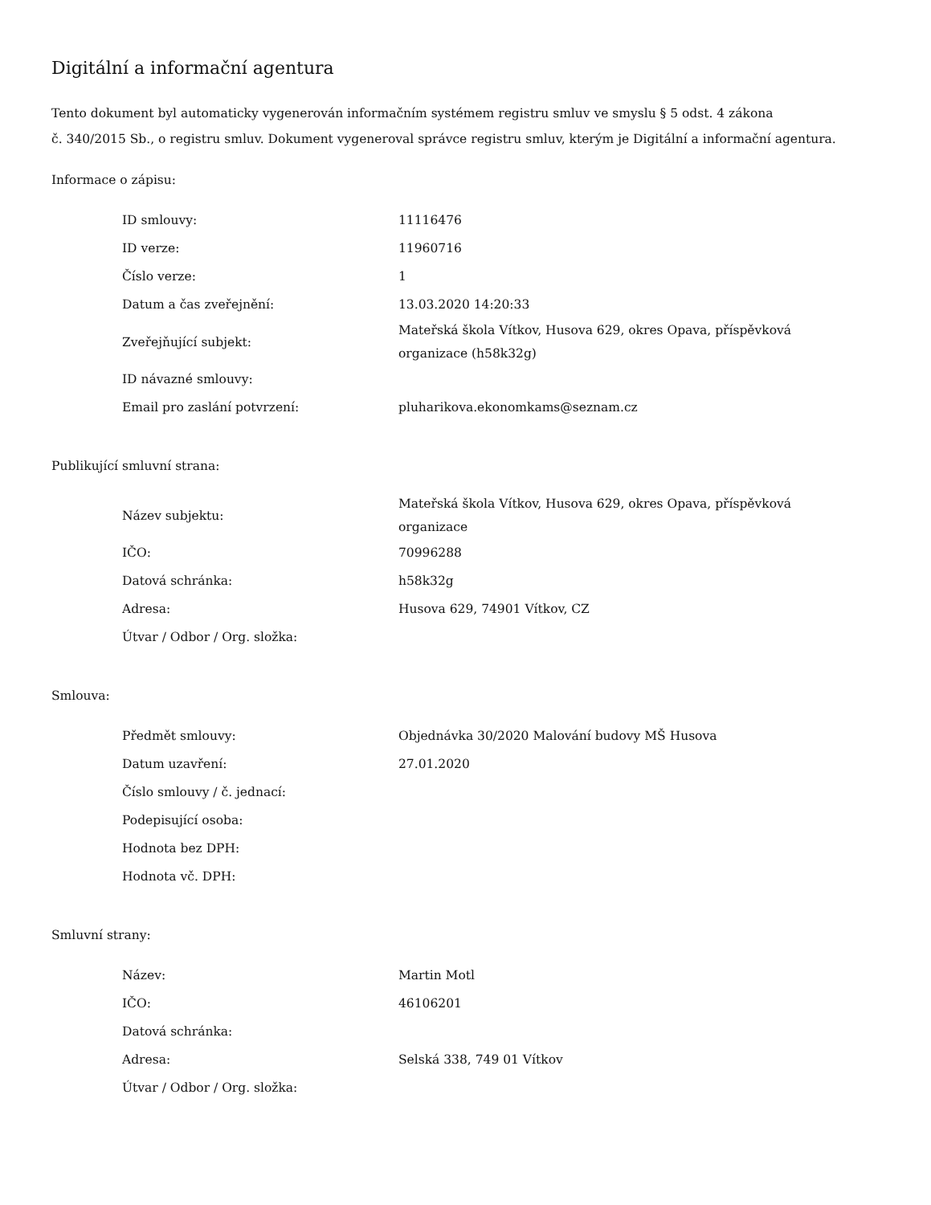Digitální a informační agentura
Tento dokument byl automaticky vygenerován informačním systémem registru smluv ve smyslu § 5 odst. 4 zákona
č. 340/2015 Sb., o registru smluv. Dokument vygeneroval správce registru smluv, kterým je Digitální a informační agentura.
Informace o zápisu:
| ID smlouvy: | 11116476 |
| ID verze: | 11960716 |
| Číslo verze: | 1 |
| Datum a čas zveřejnění: | 13.03.2020 14:20:33 |
| Zveřejňující subjekt: | Mateřská škola Vítkov, Husova 629, okres Opava, příspěvková organizace (h58k32g) |
| ID návazné smlouvy: | |
| Email pro zaslání potvrzení: | pluharikova.ekonomkams@seznam.cz |
Publikující smluvní strana:
| Název subjektu: | Mateřská škola Vítkov, Husova 629, okres Opava, příspěvková organizace |
| IČO: | 70996288 |
| Datová schránka: | h58k32g |
| Adresa: | Husova 629, 74901 Vítkov, CZ |
| Útvar / Odbor / Org. složka: | |
Smlouva:
| Předmět smlouvy: | Objednávka 30/2020 Malování budovy MŠ Husova |
| Datum uzavření: | 27.01.2020 |
| Číslo smlouvy / č. jednací: | |
| Podepisující osoba: | |
| Hodnota bez DPH: | |
| Hodnota vč. DPH: | |
Smluvní strany:
| Název: | Martin Motl |
| IČO: | 46106201 |
| Datová schránka: | |
| Adresa: | Selská 338, 749 01 Vítkov |
| Útvar / Odbor / Org. složka: | |